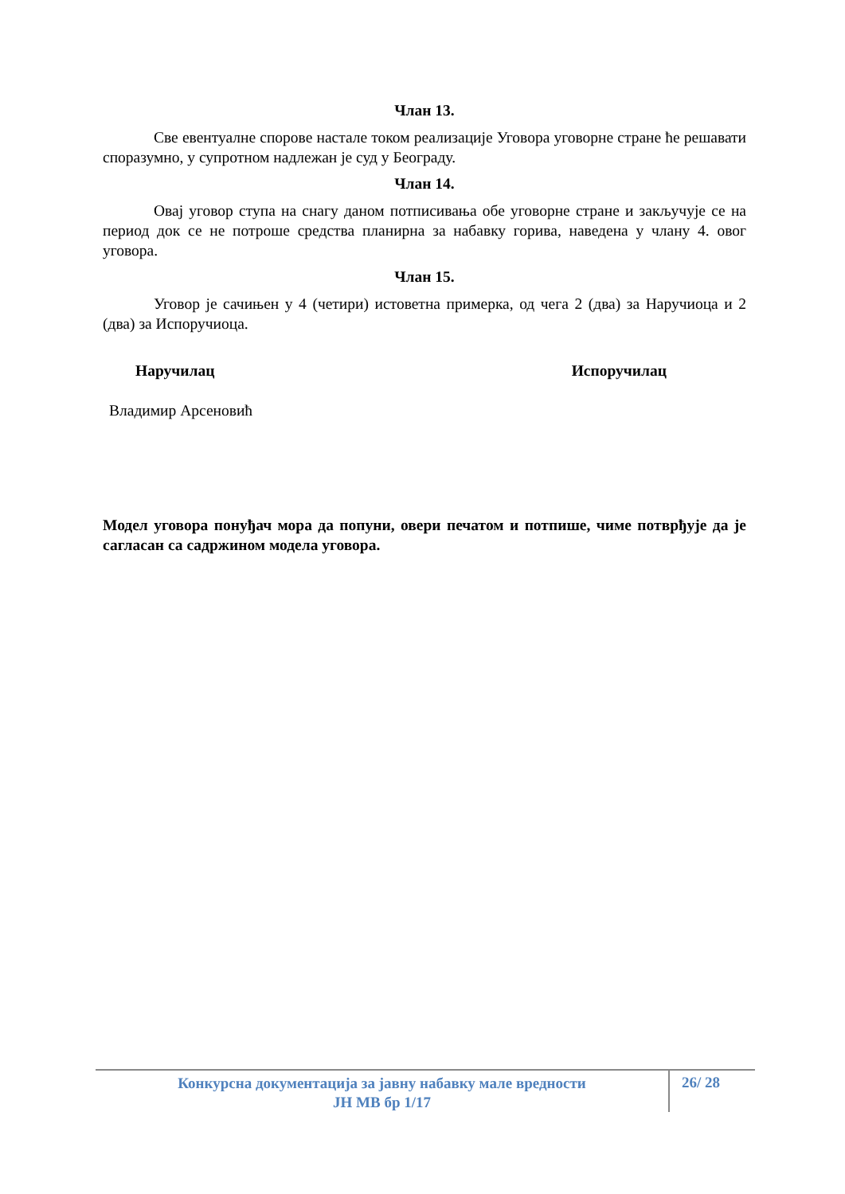Члан 13.
Све евентуалне спорове настале током реализације Уговора уговорне стране ће решавати споразумно, у супротном надлежан је суд у Београду.
Члан 14.
Овај уговор ступа на снагу даном потписивања обе уговорне стране и закључује се на период док се не потроше средства планирна за набавку горива, наведена у члану 4. овог уговора.
Члан 15.
Уговор је сачињен у 4 (четири) истоветна примерка, од чега 2 (два) за Наручиоца и 2 (два) за Испоручиоца.
Наручилац Испоручилац
Владимир Арсеновић
Модел уговора понуђач мора да попуни, овери печатом и потпише, чиме потврђује да је сагласан са садржином модела уговора.
Конкурсна документација за јавну набавку мале вредности
ЈН МВ бр 1/17
26/ 28